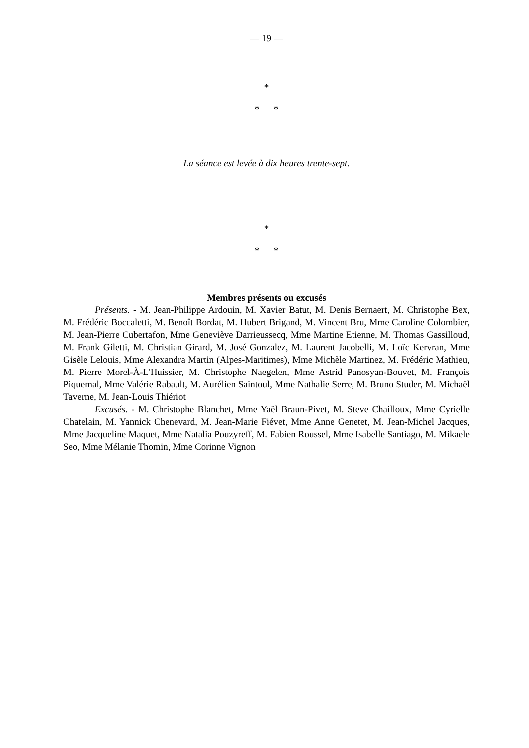— 19 —
*
* *
La séance est levée à dix heures trente-sept.
*
* *
Membres présents ou excusés
Présents. - M. Jean-Philippe Ardouin, M. Xavier Batut, M. Denis Bernaert, M. Christophe Bex, M. Frédéric Boccaletti, M. Benoît Bordat, M. Hubert Brigand, M. Vincent Bru, Mme Caroline Colombier, M. Jean-Pierre Cubertafon, Mme Geneviève Darrieussecq, Mme Martine Etienne, M. Thomas Gassilloud, M. Frank Giletti, M. Christian Girard, M. José Gonzalez, M. Laurent Jacobelli, M. Loïc Kervran, Mme Gisèle Lelouis, Mme Alexandra Martin (Alpes-Maritimes), Mme Michèle Martinez, M. Frédéric Mathieu, M. Pierre Morel-À-L'Huissier, M. Christophe Naegelen, Mme Astrid Panosyan-Bouvet, M. François Piquemal, Mme Valérie Rabault, M. Aurélien Saintoul, Mme Nathalie Serre, M. Bruno Studer, M. Michaël Taverne, M. Jean-Louis Thiériot
Excusés. - M. Christophe Blanchet, Mme Yaël Braun-Pivet, M. Steve Chailloux, Mme Cyrielle Chatelain, M. Yannick Chenevard, M. Jean-Marie Fiévet, Mme Anne Genetet, M. Jean-Michel Jacques, Mme Jacqueline Maquet, Mme Natalia Pouzyreff, M. Fabien Roussel, Mme Isabelle Santiago, M. Mikaele Seo, Mme Mélanie Thomin, Mme Corinne Vignon